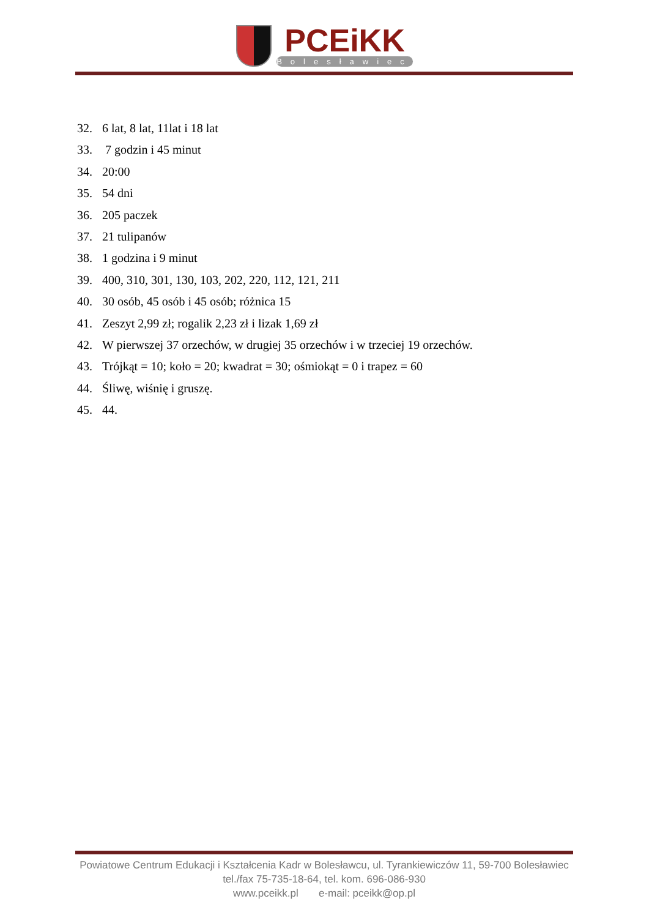PCEiKK
Bolesławiec
32. 6 lat, 8 lat, 11lat i 18 lat
33. 7 godzin i 45 minut
34. 20:00
35. 54 dni
36. 205 paczek
37. 21 tulipanów
38. 1 godzina i 9 minut
39. 400, 310, 301, 130, 103, 202, 220, 112, 121, 211
40. 30 osób, 45 osób i 45 osób; różnica 15
41. Zeszyt 2,99 zł; rogalik 2,23 zł i lizak 1,69 zł
42. W pierwszej 37 orzechów, w drugiej 35 orzechów i w trzeciej 19 orzechów.
43. Trójkąt = 10; koło = 20; kwadrat = 30; ośmiokąt = 0 i trapez = 60
44. Śliwę, wiśnię i gruszę.
45. 44.
Powiatowe Centrum Edukacji i Kształcenia Kadr w Bolesławcu, ul. Tyrankiewiczów 11, 59-700 Bolesławiec
tel./fax 75-735-18-64, tel. kom. 696-086-930
www.pceikk.pl e-mail: pceikk@op.pl